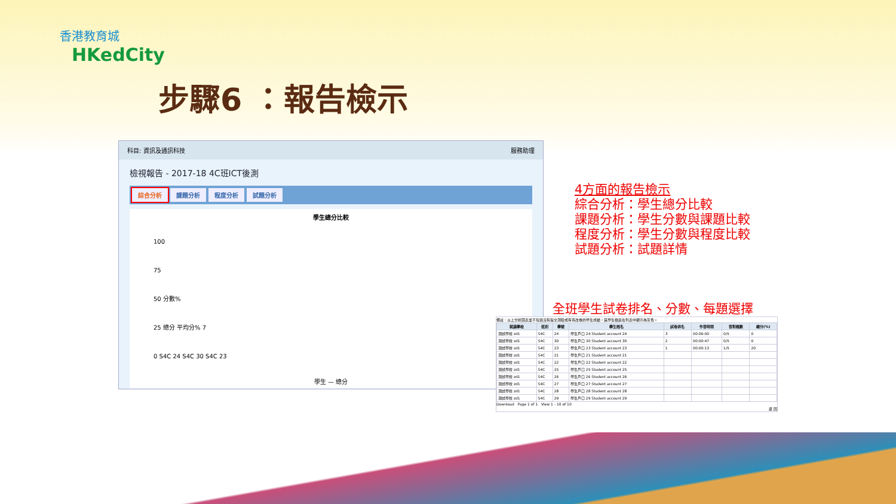香港教育城
HKedCity
步驟6 ：報告檢示
科目: 資訊及通訊科技 服務助理
檢視報告 - 2017-18 4C班ICT後測
綜合分析 課題分析 程度分析 試題分析
學生總分比較
100
75
50 分數%
25 總分 平均分% 7
0 S4C 24 S4C 30 S4C 23
學生 — 總分
4方面的報告檢示
綜合分析：學生總分比較
課題分析：學生分數與課題比較
程度分析：學生分數與程度比較
試題分析：試題詳情
全班學生試卷排名、分數、每題選擇
備註：以上分析圖表並不包括沒有提交測驗或有待改卷的學生成績，其學生檔案在列表中顯示為灰色。
| 就讀學校 | 班別 | 學號 | 學生姓名 | 試卷排名 | 作答時間 | 答對題數 | 總分(%) |
| --- | --- | --- | --- | --- | --- | --- | --- |
| 測試學校 zd1 | S4C | 24 | 學生戶口 24 Student account 24 | 3 | 00:06:00 | 0/5 | 0 |
| 測試學校 zd1 | S4C | 30 | 學生戶口 30 Student account 30 | 2 | 00:00:47 | 0/5 | 0 |
| 測試學校 zd1 | S4C | 23 | 學生戶口 23 Student account 23 | 1 | 00:00:13 | 1/5 | 20 |
| 測試學校 zd1 | S4C | 21 | 學生戶口 21 Student account 21 | | | | |
| 測試學校 zd1 | S4C | 22 | 學生戶口 22 Student account 22 | | | | |
| 測試學校 zd1 | S4C | 25 | 學生戶口 25 Student account 25 | | | | |
| 測試學校 zd1 | S4C | 26 | 學生戶口 26 Student account 26 | | | | |
| 測試學校 zd1 | S4C | 27 | 學生戶口 27 Student account 27 | | | | |
| 測試學校 zd1 | S4C | 28 | 學生戶口 28 Student account 28 | | | | |
| 測試學校 zd1 | S4C | 29 | 學生戶口 29 Student account 29 | | | | |
Download Page 1 of 1 View 1 - 10 of 10
返 回